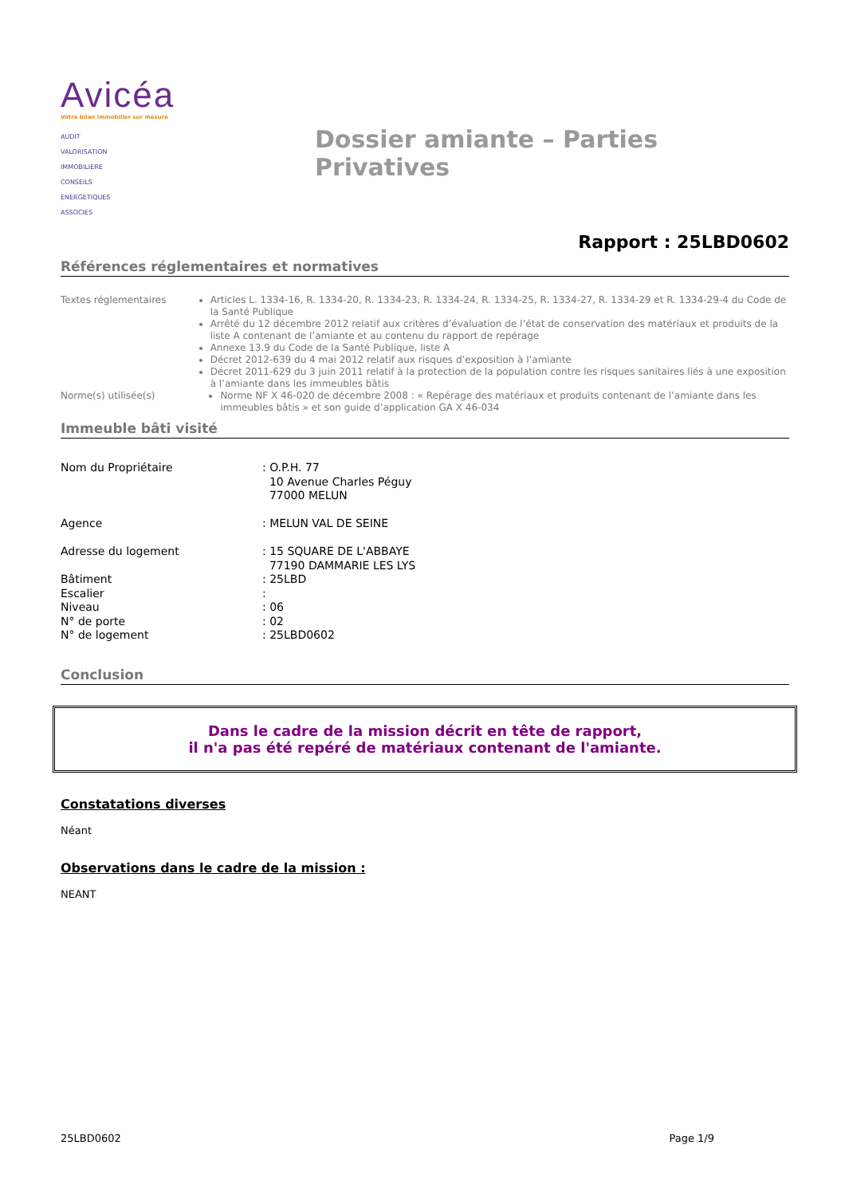Avicéa
Votre bilan immobilier sur mesure
AUDIT
VALORISATION
IMMOBILIERE
CONSEILS
ENERGETIQUES
ASSOCIES
Dossier amiante – Parties Privatives
Rapport : 25LBD0602
Références réglementaires et normatives
Textes réglementaires Articles L. 1334-16, R. 1334-20, R. 1334-23, R. 1334-24, R. 1334-25, R. 1334-27, R. 1334-29 et R. 1334-29-4 du Code de la Santé Publique
Arrêté du 12 décembre 2012 relatif aux critères d’évaluation de l’état de conservation des matériaux et produits de la liste A contenant de l’amiante et au contenu du rapport de repérage
Annexe 13.9 du Code de la Santé Publique, liste A
Décret 2012-639 du 4 mai 2012 relatif aux risques d’exposition à l’amiante
Décret 2011-629 du 3 juin 2011 relatif à la protection de la population contre les risques sanitaires liés à une exposition à l’amiante dans les immeubles bâtis
Norme(s) utilisée(s) Norme NF X 46-020 de décembre 2008 : « Repérage des matériaux et produits contenant de l’amiante dans les immeubles bâtis » et son guide d’application GA X 46-034
Immeuble bâti visité
Nom du Propriétaire: O.P.H. 77
10 Avenue Charles Péguy
77000 MELUN
Agence: MELUN VAL DE SEINE
Adresse du logement: 15 SQUARE DE L'ABBAYE
77190 DAMMARIE LES LYS
Bâtiment: 25LBD
Escalier:
Niveau: 06
N° de porte: 02
N° de logement: 25LBD0602
Conclusion
Dans le cadre de la mission décrit en tête de rapport,
il n'a pas été repéré de matériaux contenant de l'amiante.
Constatations diverses
Néant
Observations dans le cadre de la mission :
NEANT
25LBD0602 Page 1/9